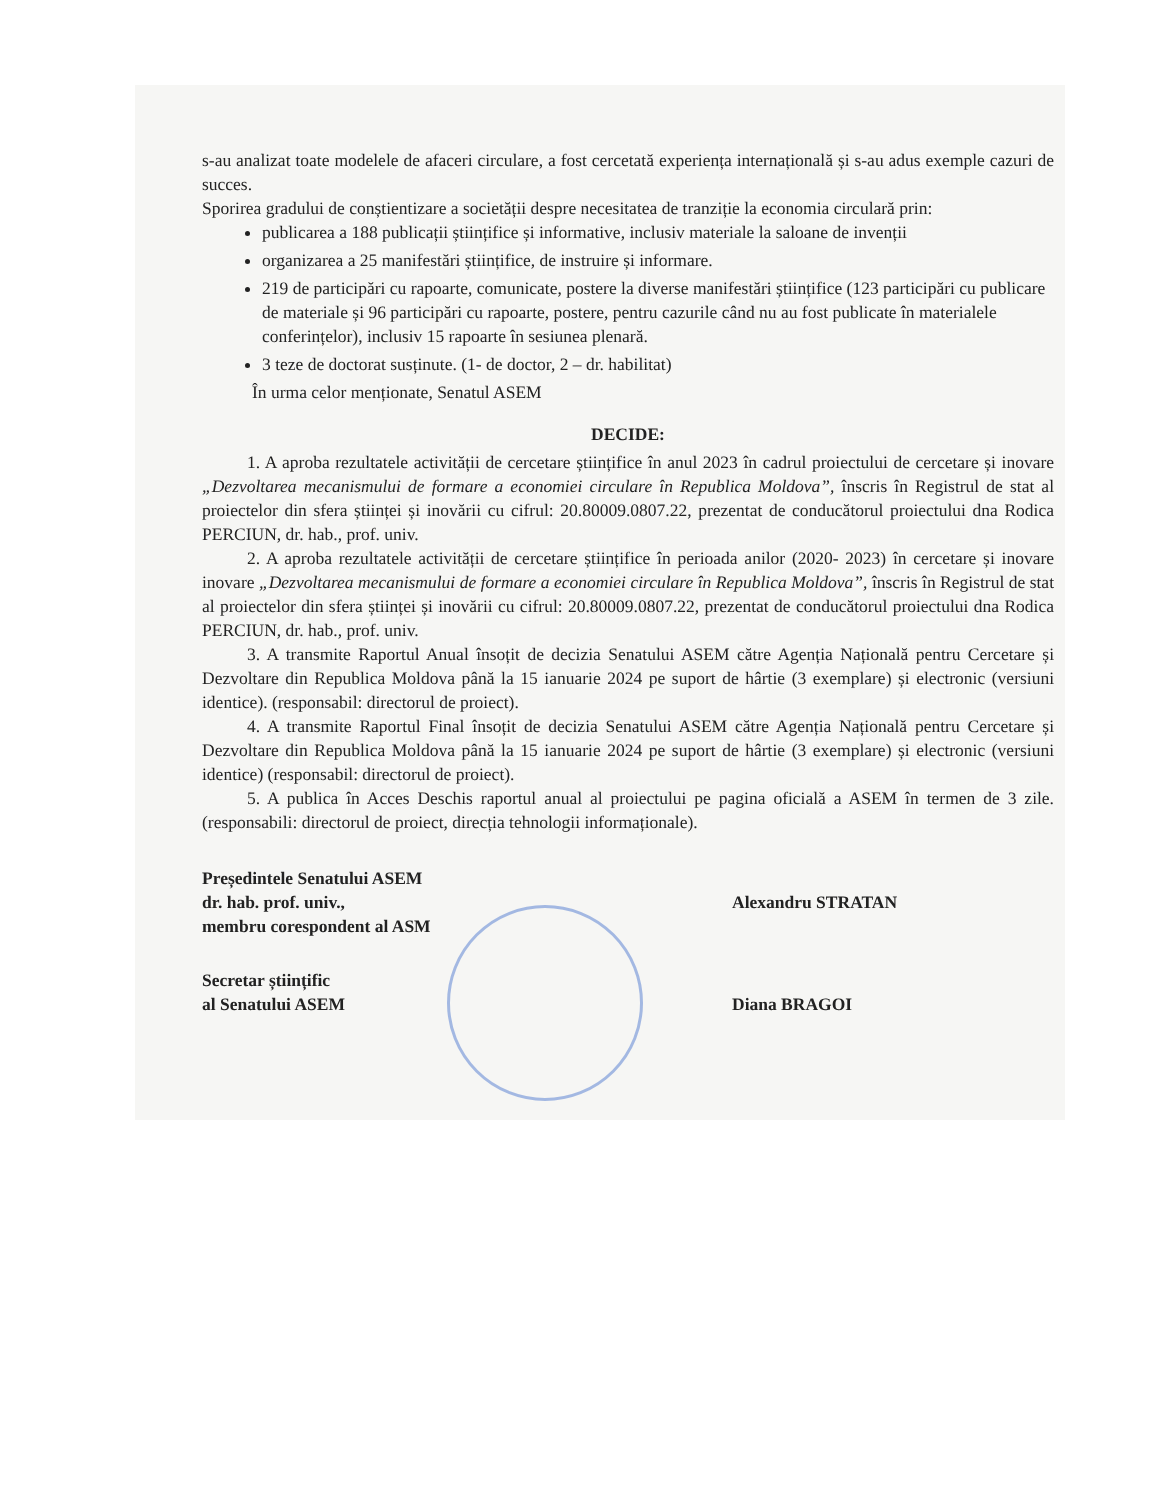s-au analizat toate modelele de afaceri circulare, a fost cercetată experiența internațională și s-au adus exemple cazuri de succes.
Sporirea gradului de conștientizare a societății despre necesitatea de tranziție la economia circulară prin:
publicarea a 188 publicații științifice și informative, inclusiv materiale la saloane de invenții
organizarea a 25 manifestări științifice, de instruire și informare.
219 de participări cu rapoarte, comunicate, postere la diverse manifestări științifice (123 participări cu publicare de materiale și 96 participări cu rapoarte, postere, pentru cazurile când nu au fost publicate în materialele conferințelor), inclusiv 15 rapoarte în sesiunea plenară.
3 teze de doctorat susținute. (1- de doctor, 2 – dr. habilitat)
În urma celor menționate, Senatul ASEM
DECIDE:
1. A aproba rezultatele activității de cercetare științifice în anul 2023 în cadrul proiectului de cercetare și inovare „Dezvoltarea mecanismului de formare a economiei circulare în Republica Moldova”, înscris în Registrul de stat al proiectelor din sfera științei și inovării cu cifrul: 20.80009.0807.22, prezentat de conducătorul proiectului dna Rodica PERCIUN, dr. hab., prof. univ.
2. A aproba rezultatele activității de cercetare științifice în perioada anilor (2020- 2023) în cercetare și inovare inovare „Dezvoltarea mecanismului de formare a economiei circulare în Republica Moldova”, înscris în Registrul de stat al proiectelor din sfera științei și inovării cu cifrul: 20.80009.0807.22, prezentat de conducătorul proiectului dna Rodica PERCIUN, dr. hab., prof. univ.
3. A transmite Raportul Anual însoțit de decizia Senatului ASEM către Agenția Națională pentru Cercetare și Dezvoltare din Republica Moldova până la 15 ianuarie 2024 pe suport de hârtie (3 exemplare) și electronic (versiuni identice). (responsabil: directorul de proiect).
4. A transmite Raportul Final însoțit de decizia Senatului ASEM către Agenția Națională pentru Cercetare și Dezvoltare din Republica Moldova până la 15 ianuarie 2024 pe suport de hârtie (3 exemplare) și electronic (versiuni identice) (responsabil: directorul de proiect).
5. A publica în Acces Deschis raportul anual al proiectului pe pagina oficială a ASEM în termen de 3 zile. (responsabili: directorul de proiect, direcția tehnologii informaționale).
Președintele Senatului ASEM
dr. hab. prof. univ.,
membru corespondent al ASM
Alexandru STRATAN
Secretar științific
al Senatului ASEM
Diana BRAGOI